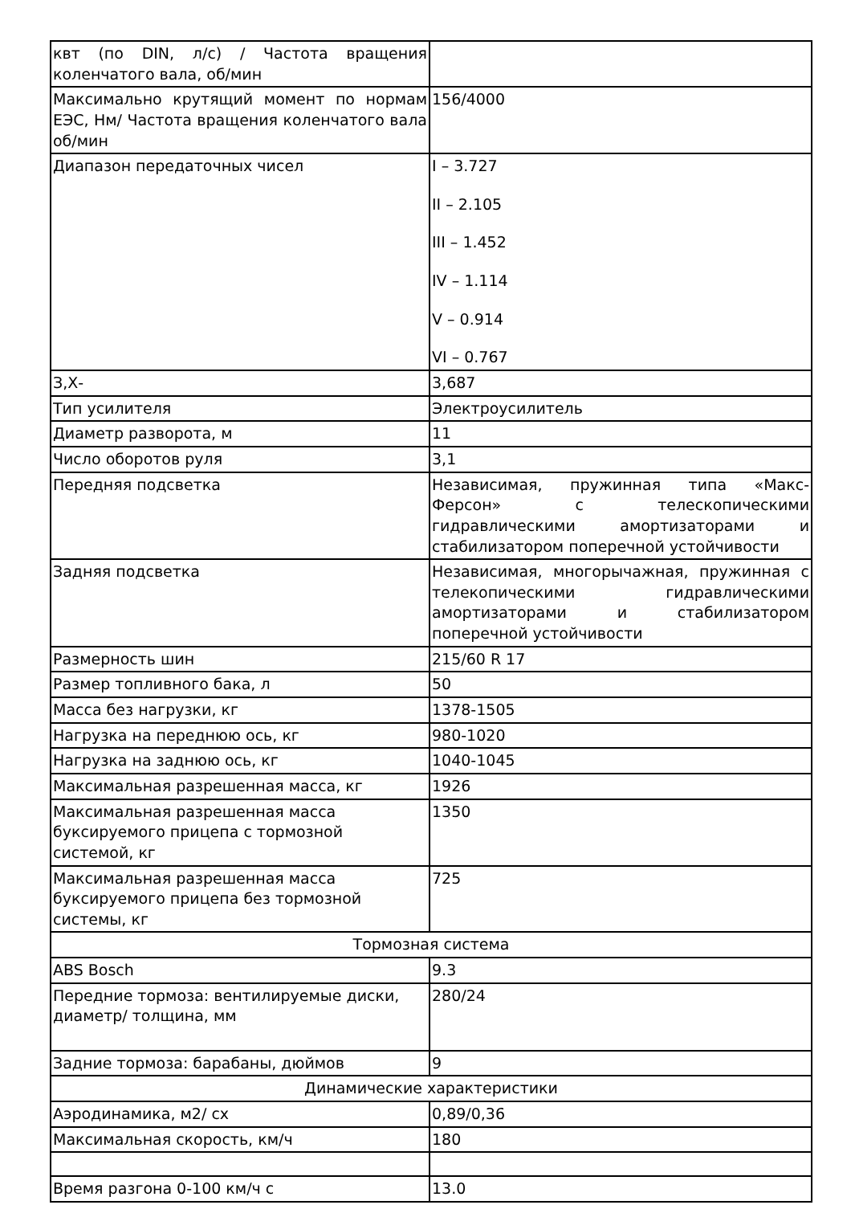| квт (по DIN, л/с) / Частота вращения коленчатого вала, об/мин | |
| Максимально крутящий момент по нормам ЕЭС, Нм/ Частота вращения коленчатого вала об/мин | 156/4000 |
| Диапазон передаточных чисел | I – 3.727 II – 2.105 III – 1.452 IV – 1.114 V – 0.914 VI – 0.767 |
| З,Х- | 3,687 |
| Тип усилителя | Электроусилитель |
| Диаметр разворота, м | 11 |
| Число оборотов руля | 3,1 |
| Передняя подсветка | Независимая, пружинная типа «Макс-Ферсон» с телескопическими гидравлическими амортизаторами и стабилизатором поперечной устойчивости |
| Задняя подсветка | Независимая, многорычажная, пружинная с телекопическими гидравлическими амортизаторами и стабилизатором поперечной устойчивости |
| Размерность шин | 215/60 R 17 |
| Размер топливного бака, л | 50 |
| Масса без нагрузки, кг | 1378-1505 |
| Нагрузка на переднюю ось, кг | 980-1020 |
| Нагрузка на заднюю ось, кг | 1040-1045 |
| Максимальная разрешенная масса, кг | 1926 |
| Максимальная разрешенная масса буксируемого прицепа с тормозной системой, кг | 1350 |
| Максимальная разрешенная масса буксируемого прицепа без тормозной системы, кг | 725 |
| Тормозная система | |
| ABS Bosch | 9.3 |
| Передние тормоза: вентилируемые диски, диаметр/ толщина, мм | 280/24 |
| Задние тормоза: барабаны, дюймов | 9 |
| Динамические характеристики | |
| Аэродинамика, м2/ сх | 0,89/0,36 |
| Максимальная скорость, км/ч | 180 |
| Время разгона 0-100 км/ч с | 13.0 |